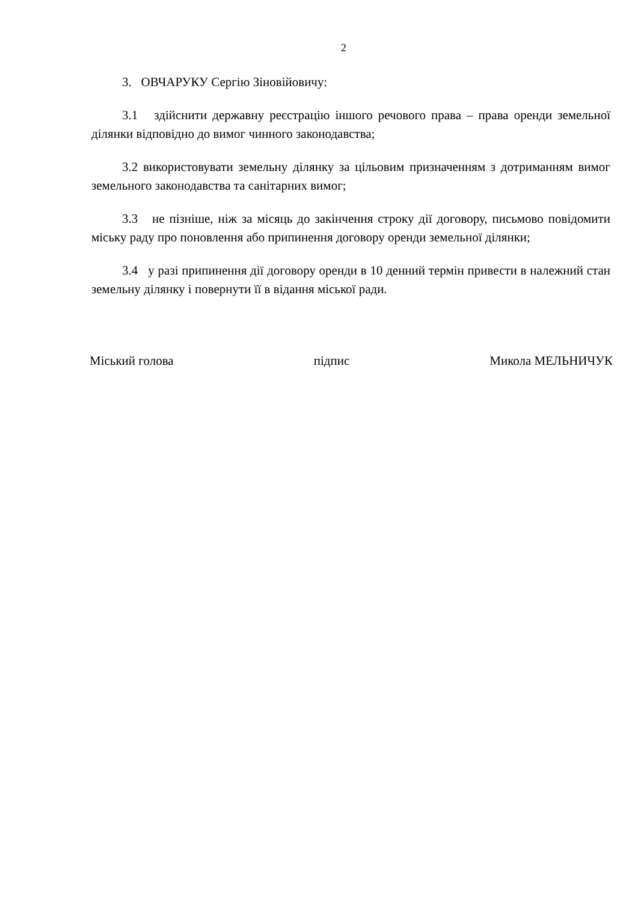2
3. ОВЧАРУКУ Сергію Зіновійовичу:
3.1 здійснити державну реєстрацію іншого речового права – права оренди земельної ділянки відповідно до вимог чинного законодавства;
3.2 використовувати земельну ділянку за цільовим призначенням з дотриманням вимог земельного законодавства та санітарних вимог;
3.3 не пізніше, ніж за місяць до закінчення строку дії договору, письмово повідомити міську раду про поновлення або припинення договору оренди земельної ділянки;
3.4 у разі припинення дії договору оренди в 10 денний термін привести в належний стан земельну ділянку і повернути її в відання міської ради.
Міський голова підпис Микола МЕЛЬНИЧУК